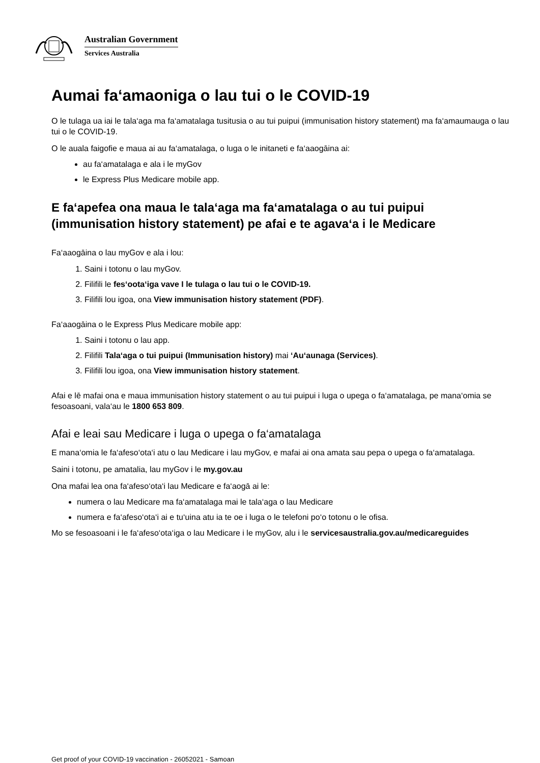Australian Government
Services Australia
Aumai fa‘amaoniga o lau tui o le COVID-19
O le tulaga ua iai le tala‘aga ma fa‘amatalaga tusitusia o au tui puipui (immunisation history statement) ma fa‘amaumauga o lau tui o le COVID-19.
O le auala faigofie e maua ai au fa‘amatalaga, o luga o le initaneti e fa‘aaogāina ai:
au fa‘amatalaga e ala i le myGov
le Express Plus Medicare mobile app.
E fa‘apefea ona maua le tala‘aga ma fa‘amatalaga o au tui puipui (immunisation history statement) pe afai e te agava‘a i le Medicare
Fa‘aaogāina o lau myGov e ala i lou:
1. Saini i totonu o lau myGov.
2. Filifili le fes‘oota‘iga vave I le tulaga o lau tui o le COVID-19.
3. Filifili lou igoa, ona View immunisation history statement (PDF).
Fa‘aaogāina o le Express Plus Medicare mobile app:
1. Saini i totonu o lau app.
2. Filifili Tala‘aga o tui puipui (Immunisation history) mai ‘Au‘aunaga (Services).
3. Filifili lou igoa, ona View immunisation history statement.
Afai e lē mafai ona e maua immunisation history statement o au tui puipui i luga o upega o fa‘amatalaga, pe mana‘omia se fesoasoani, vala‘au le 1800 653 809.
Afai e leai sau Medicare i luga o upega o fa‘amatalaga
E mana‘omia le fa‘afeso‘ota‘i atu o lau Medicare i lau myGov, e mafai ai ona amata sau pepa o upega o fa‘amatalaga.
Saini i totonu, pe amatalia, lau myGov i le my.gov.au
Ona mafai lea ona fa‘afeso‘ota‘i lau Medicare e fa‘aogā ai le:
numera o lau Medicare ma fa‘amatalaga mai le tala‘aga o lau Medicare
numera e fa‘afeso‘ota‘i ai e tu‘uina atu ia te oe i luga o le telefoni po‘o totonu o le ofisa.
Mo se fesoasoani i le fa‘afeso‘ota‘iga o lau Medicare i le myGov, alu i le servicesaustralia.gov.au/medicareguides
Get proof of your COVID-19 vaccination - 26052021 - Samoan